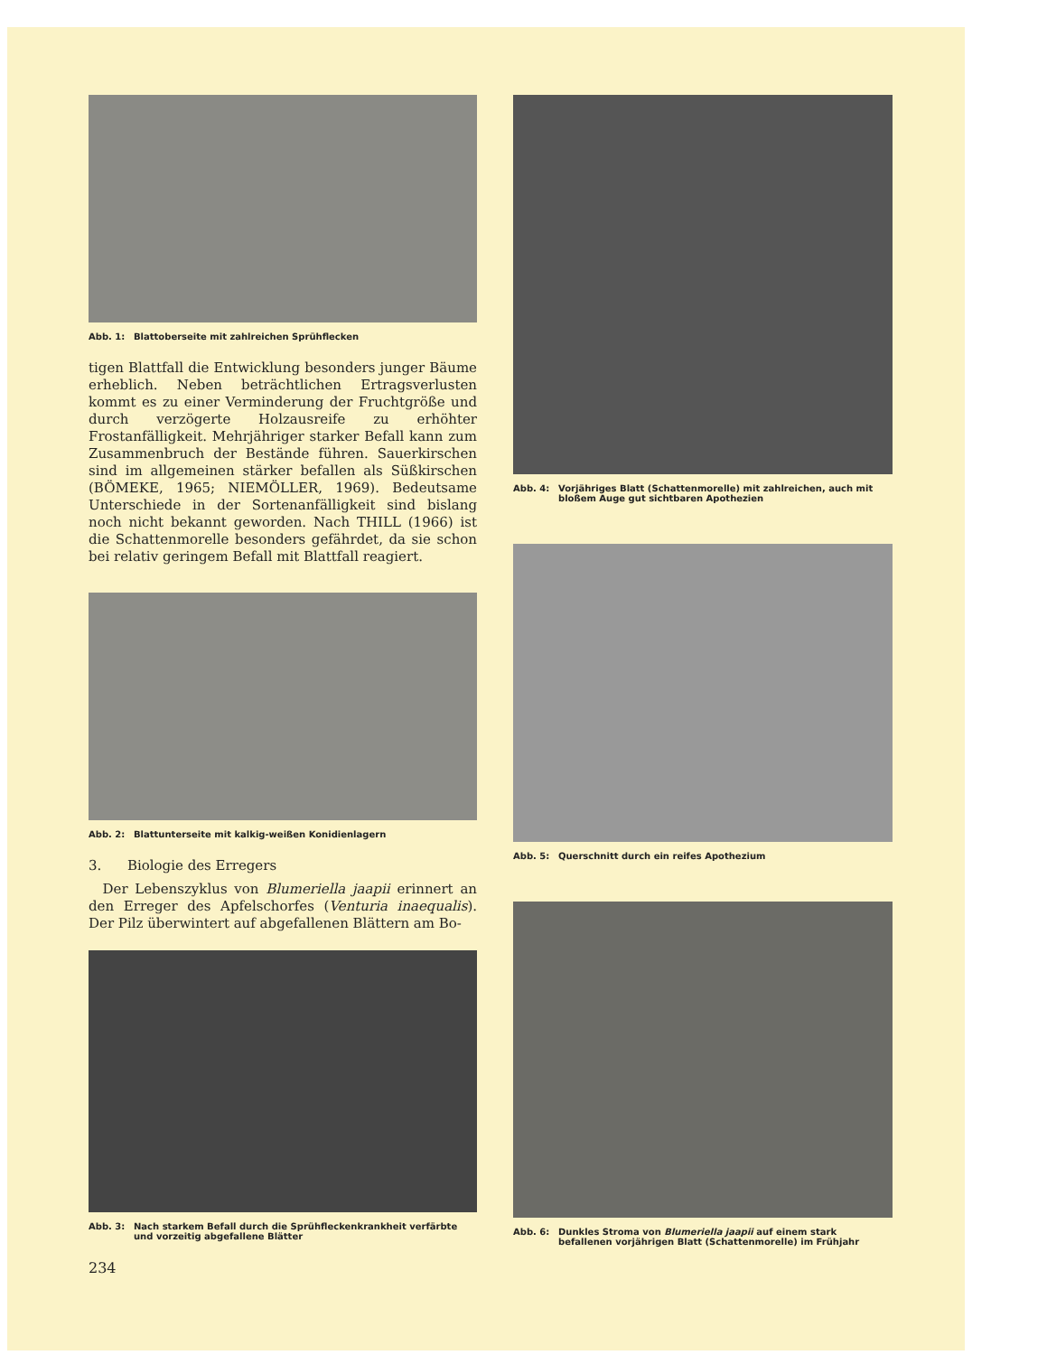Abb. 1: Blattoberseite mit zahlreichen Sprühflecken
tigen Blattfall die Entwicklung besonders junger Bäume erheblich. Neben beträchtlichen Ertragsverlusten kommt es zu einer Verminderung der Fruchtgröße und durch verzögerte Holzausreife zu erhöhter Frostanfälligkeit. Mehrjähriger starker Befall kann zum Zusammenbruch der Bestände führen. Sauerkirschen sind im allgemeinen stärker befallen als Süßkirschen (BÖMEKE, 1965; NIEMÖLLER, 1969). Bedeutsame Unterschiede in der Sortenanfälligkeit sind bislang noch nicht bekannt geworden. Nach THILL (1966) ist die Schattenmorelle besonders gefährdet, da sie schon bei relativ geringem Befall mit Blattfall reagiert.
Abb. 2: Blattunterseite mit kalkig-weißen Konidienlagern
3. Biologie des Erregers
Der Lebenszyklus von Blumeriella jaapii erinnert an den Erreger des Apfelschorfes (Venturia inaequalis). Der Pilz überwintert auf abgefallenen Blättern am Bo-
Abb. 3: Nach starkem Befall durch die Sprühfleckenkrankheit verfärbte und vorzeitig abgefallene Blätter
234
Abb. 4: Vorjähriges Blatt (Schattenmorelle) mit zahlreichen, auch mit bloßem Auge gut sichtbaren Apothezien
Abb. 5: Querschnitt durch ein reifes Apothezium
Abb. 6: Dunkles Stroma von Blumeriella jaapii auf einem stark befallenen vorjährigen Blatt (Schattenmorelle) im Frühjahr